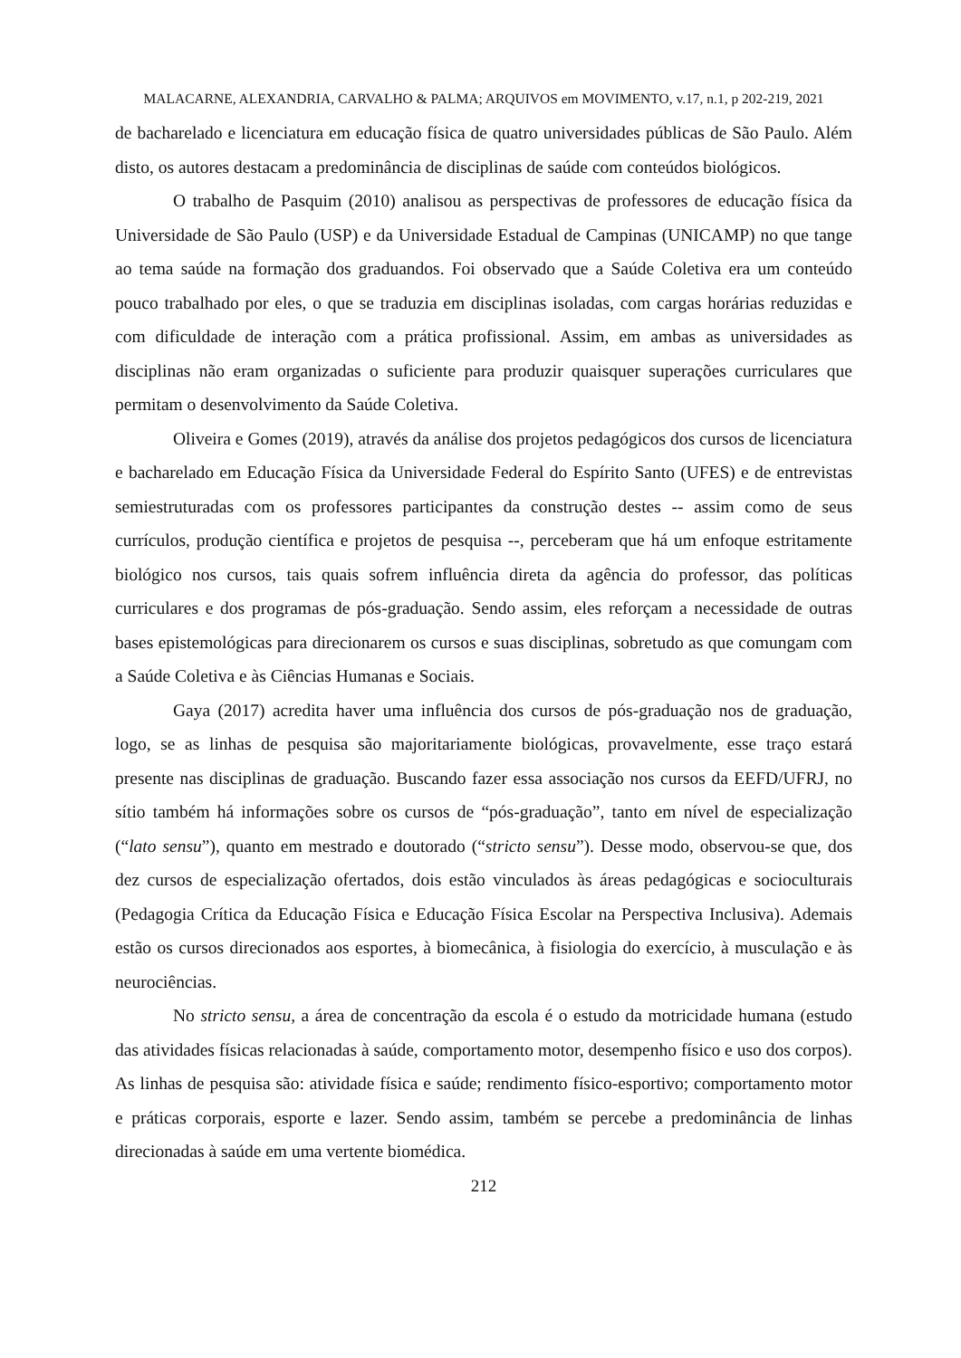MALACARNE, ALEXANDRIA, CARVALHO & PALMA; ARQUIVOS em MOVIMENTO, v.17, n.1, p 202-219, 2021
de bacharelado e licenciatura em educação física de quatro universidades públicas de São Paulo. Além disto, os autores destacam a predominância de disciplinas de saúde com conteúdos biológicos.
O trabalho de Pasquim (2010) analisou as perspectivas de professores de educação física da Universidade de São Paulo (USP) e da Universidade Estadual de Campinas (UNICAMP) no que tange ao tema saúde na formação dos graduandos. Foi observado que a Saúde Coletiva era um conteúdo pouco trabalhado por eles, o que se traduzia em disciplinas isoladas, com cargas horárias reduzidas e com dificuldade de interação com a prática profissional. Assim, em ambas as universidades as disciplinas não eram organizadas o suficiente para produzir quaisquer superações curriculares que permitam o desenvolvimento da Saúde Coletiva.
Oliveira e Gomes (2019), através da análise dos projetos pedagógicos dos cursos de licenciatura e bacharelado em Educação Física da Universidade Federal do Espírito Santo (UFES) e de entrevistas semiestruturadas com os professores participantes da construção destes -- assim como de seus currículos, produção científica e projetos de pesquisa --, perceberam que há um enfoque estritamente biológico nos cursos, tais quais sofrem influência direta da agência do professor, das políticas curriculares e dos programas de pós-graduação. Sendo assim, eles reforçam a necessidade de outras bases epistemológicas para direcionarem os cursos e suas disciplinas, sobretudo as que comungam com a Saúde Coletiva e às Ciências Humanas e Sociais.
Gaya (2017) acredita haver uma influência dos cursos de pós-graduação nos de graduação, logo, se as linhas de pesquisa são majoritariamente biológicas, provavelmente, esse traço estará presente nas disciplinas de graduação. Buscando fazer essa associação nos cursos da EEFD/UFRJ, no sítio também há informações sobre os cursos de “pós-graduação”, tanto em nível de especialização (“lato sensu”), quanto em mestrado e doutorado (“stricto sensu”). Desse modo, observou-se que, dos dez cursos de especialização ofertados, dois estão vinculados às áreas pedagógicas e socioculturais (Pedagogia Crítica da Educação Física e Educação Física Escolar na Perspectiva Inclusiva). Ademais estão os cursos direcionados aos esportes, à biomecânica, à fisiologia do exercício, à musculação e às neurociências.
No stricto sensu, a área de concentração da escola é o estudo da motricidade humana (estudo das atividades físicas relacionadas à saúde, comportamento motor, desempenho físico e uso dos corpos). As linhas de pesquisa são: atividade física e saúde; rendimento físico-esportivo; comportamento motor e práticas corporais, esporte e lazer. Sendo assim, também se percebe a predominância de linhas direcionadas à saúde em uma vertente biomédica.
212